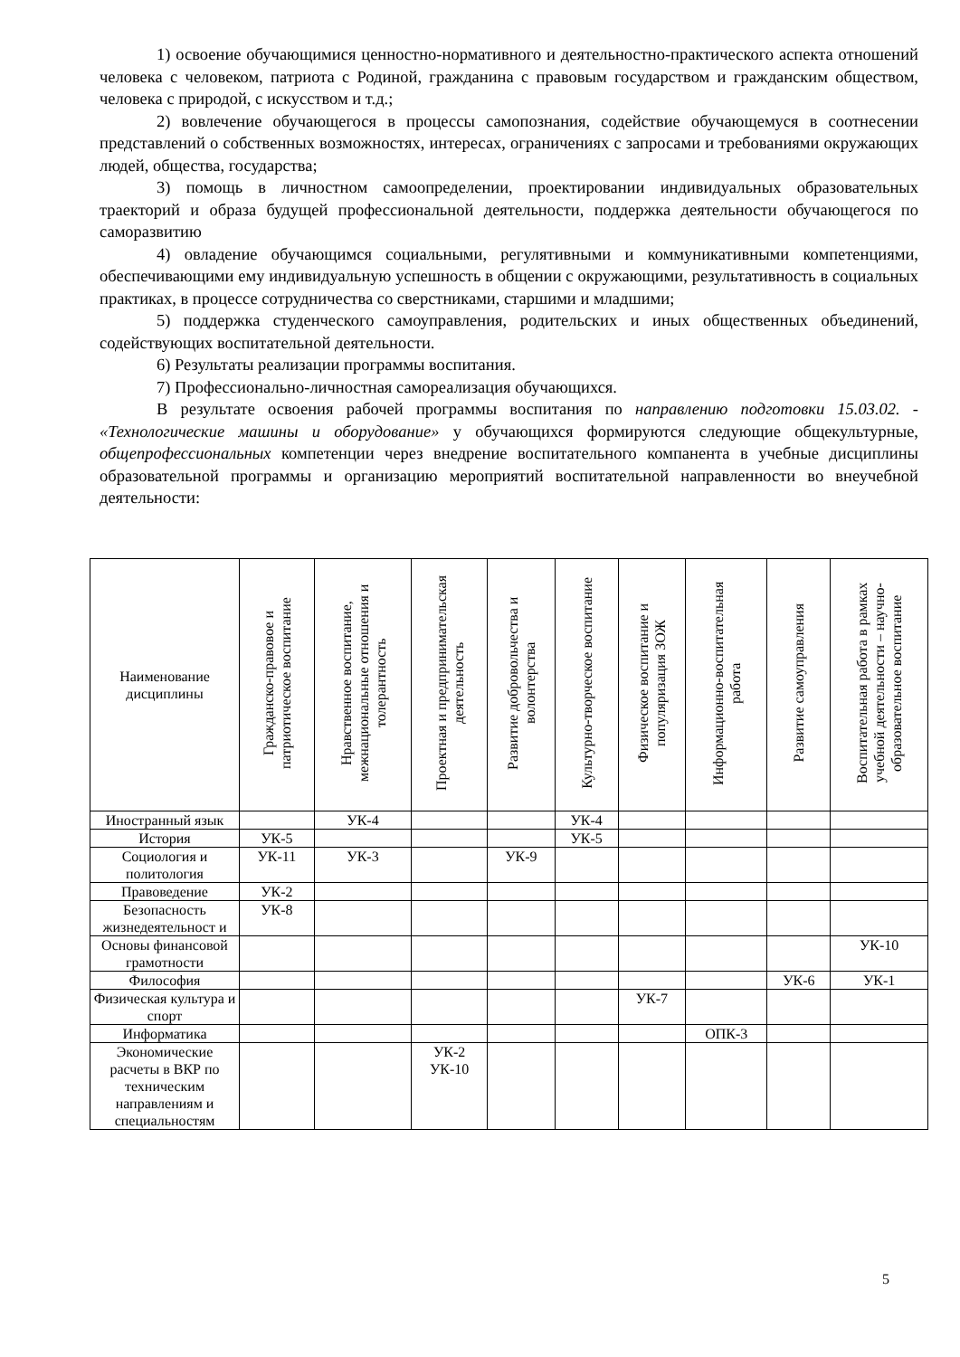1) освоение обучающимися ценностно-нормативного и деятельностно-практического аспекта отношений человека с человеком, патриота с Родиной, гражданина с правовым государством и гражданским обществом, человека с природой, с искусством и т.д.;
2) вовлечение обучающегося в процессы самопознания, содействие обучающемуся в соотнесении представлений о собственных возможностях, интересах, ограничениях с запросами и требованиями окружающих людей, общества, государства;
3) помощь в личностном самоопределении, проектировании индивидуальных образовательных траекторий и образа будущей профессиональной деятельности, поддержка деятельности обучающегося по саморазвитию
4) овладение обучающимся социальными, регулятивными и коммуникативными компетенциями, обеспечивающими ему индивидуальную успешность в общении с окружающими, результативность в социальных практиках, в процессе сотрудничества со сверстниками, старшими и младшими;
5) поддержка студенческого самоуправления, родительских и иных общественных объединений, содействующих воспитательной деятельности.
6) Результаты реализации программы воспитания.
7) Профессионально-личностная самореализация обучающихся.
В результате освоения рабочей программы воспитания по направлению подготовки 15.03.02. - «Технологические машины и оборудование» у обучающихся формируются следующие общекультурные, общепрофессиональных компетенции через внедрение воспитательного компанента в учебные дисциплины образовательной программы и организацию мероприятий воспитательной направленности во внеучебной деятельности:
| Наименование дисциплины | Гражданско-правовое и патриотическое воспитание | Нравственное воспитание, межнациональные отношения и толерантность | Проектная и предпринимательская деятельность | Развитие добровольчества и волонтерства | Культурно-творческое воспитание | Физическое воспитание и популяризация ЗОЖ | Информационно-воспитательная работа | Развитие самоуправления | Воспитательная работа в рамках учебной деятельности – научно-образовательное воспитание |
| --- | --- | --- | --- | --- | --- | --- | --- | --- | --- |
| Иностранный язык | | УК-4 | | | УК-4 | | | | |
| История | УК-5 | | | | УК-5 | | | | |
| Социология и политология | УК-11 | УК-3 | | УК-9 | | | | | |
| Правоведение | УК-2 | | | | | | | | |
| Безопасность жизнедеятельност и | УК-8 | | | | | | | | |
| Основы финансовой грамотности | | | | | | | | | УК-10 |
| Философия | | | | | | | | УК-6 | УК-1 |
| Физическая культура и спорт | | | | | | УК-7 | | | |
| Информатика | | | | | | | ОПК-3 | | |
| Экономические расчеты в ВКР по техническим направлениям и специальностям | | | УК-2 УК-10 | | | | | | |
5